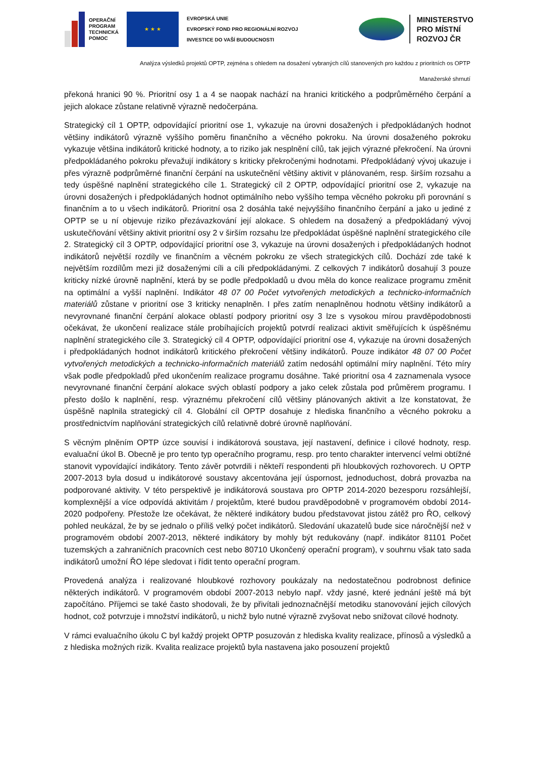OPERAČNÍ
PROGRAM
TECHNICKÁ
POMOC
★ ★ ★
EVROPSKÁ UNIE
EVROPSKÝ FOND PRO REGIONÁLNÍ ROZVOJ
INVESTICE DO VAŠÍ BUDOUCNOSTI
MINISTERSTVO
PRO MÍSTNÍ
ROZVOJ ČR
Analýza výsledků projektů OPTP, zejména s ohledem na dosažení vybraných cílů stanovených pro každou z prioritních os OPTP
Manažerské shrnutí
překoná hranici 90 %. Prioritní osy 1 a 4 se naopak nachází na hranici kritického a podprůměrného čerpání a jejich alokace zůstane relativně výrazně nedočerpána.
Strategický cíl 1 OPTP, odpovídající prioritní ose 1, vykazuje na úrovni dosažených i předpokládaných hodnot většiny indikátorů výrazně vyššího poměru finančního a věcného pokroku. Na úrovni dosaženého pokroku vykazuje většina indikátorů kritické hodnoty, a to riziko jak nesplnění cílů, tak jejich výrazné překročení. Na úrovni předpokládaného pokroku převažují indikátory s kriticky překročenými hodnotami. Předpokládaný vývoj ukazuje i přes výrazně podprůměrné finanční čerpání na uskutečnění většiny aktivit v plánovaném, resp. širším rozsahu a tedy úspěšné naplnění strategického cíle 1. Strategický cíl 2 OPTP, odpovídající prioritní ose 2, vykazuje na úrovni dosažených i předpokládaných hodnot optimálního nebo vyššího tempa věcného pokroku při porovnání s finančním a to u všech indikátorů. Prioritní osa 2 dosáhla také nejvyššího finančního čerpání a jako u jediné z OPTP se u ní objevuje riziko přezávazkování její alokace. S ohledem na dosažený a předpokládaný vývoj uskutečňování většiny aktivit prioritní osy 2 v širším rozsahu lze předpokládat úspěšné naplnění strategického cíle 2. Strategický cíl 3 OPTP, odpovídající prioritní ose 3, vykazuje na úrovni dosažených i předpokládaných hodnot indikátorů největší rozdíly ve finančním a věcném pokroku ze všech strategických cílů. Dochází zde také k největším rozdílům mezi již dosaženými cíli a cíli předpokládanými. Z celkových 7 indikátorů dosahují 3 pouze kriticky nízké úrovně naplnění, která by se podle předpokladů u dvou měla do konce realizace programu změnit na optimální a vyšší naplnění. Indikátor 48 07 00 Počet vytvořených metodických a technicko-informačních materiálů zůstane v prioritní ose 3 kriticky nenaplněn. I přes zatím nenaplněnou hodnotu většiny indikátorů a nevyrovnané finanční čerpání alokace oblastí podpory prioritní osy 3 lze s vysokou mírou pravděpodobnosti očekávat, že ukončení realizace stále probíhajících projektů potvrdí realizaci aktivit směřujících k úspěšnému naplnění strategického cíle 3. Strategický cíl 4 OPTP, odpovídající prioritní ose 4, vykazuje na úrovni dosažených i předpokládaných hodnot indikátorů kritického překročení většiny indikátorů. Pouze indikátor 48 07 00 Počet vytvořených metodických a technicko-informačních materiálů zatím nedosáhl optimální míry naplnění. Této míry však podle předpokladů před ukončením realizace programu dosáhne. Také prioritní osa 4 zaznamenala vysoce nevyrovnané finanční čerpání alokace svých oblastí podpory a jako celek zůstala pod průměrem programu. I přesto došlo k naplnění, resp. výraznému překročení cílů většiny plánovaných aktivit a lze konstatovat, že úspěšně naplnila strategický cíl 4. Globální cíl OPTP dosahuje z hlediska finančního a věcného pokroku a prostřednictvím naplňování strategických cílů relativně dobré úrovně naplňování.
S věcným plněním OPTP úzce souvisí i indikátorová soustava, její nastavení, definice i cílové hodnoty, resp. evaluační úkol B. Obecně je pro tento typ operačního programu, resp. pro tento charakter intervencí velmi obtížné stanovit vypovídající indikátory. Tento závěr potvrdili i někteří respondenti při hloubkových rozhovorech. U OPTP 2007-2013 byla dosud u indikátorové soustavy akcentována její úspornost, jednoduchost, dobrá provazba na podporované aktivity. V této perspektivě je indikátorová soustava pro OPTP 2014-2020 bezesporu rozsáhlejší, komplexnější a více odpovídá aktivitám / projektům, které budou pravděpodobně v programovém období 2014-2020 podpořeny. Přestože lze očekávat, že některé indikátory budou představovat jistou zátěž pro ŘO, celkový pohled neukázal, že by se jednalo o příliš velký počet indikátorů. Sledování ukazatelů bude sice náročnější než v programovém období 2007-2013, některé indikátory by mohly být redukovány (např. indikátor 81101 Počet tuzemských a zahraničních pracovních cest nebo 80710 Ukončený operační program), v souhrnu však tato sada indikátorů umožní ŘO lépe sledovat i řídit tento operační program.
Provedená analýza i realizované hloubkové rozhovory poukázaly na nedostatečnou podrobnost definice některých indikátorů. V programovém období 2007-2013 nebylo např. vždy jasné, které jednání ještě má být započítáno. Příjemci se také často shodovali, že by přivítali jednoznačnější metodiku stanovování jejich cílových hodnot, což potvrzuje i množství indikátorů, u nichž bylo nutné výrazně zvyšovat nebo snižovat cílové hodnoty.
V rámci evaluačního úkolu C byl každý projekt OPTP posuzován z hlediska kvality realizace, přínosů a výsledků a z hlediska možných rizik. Kvalita realizace projektů byla nastavena jako posouzení projektů